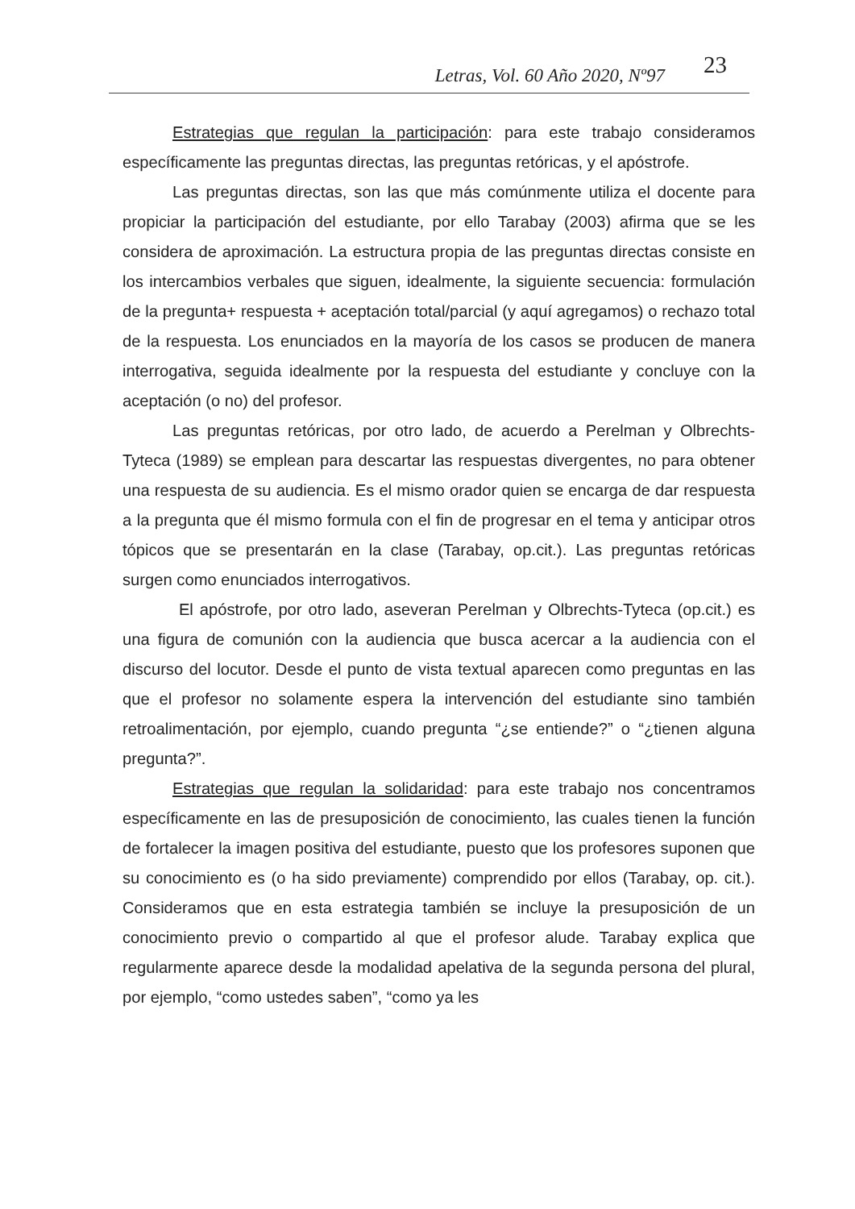Letras, Vol. 60 Año 2020, Nº97 23
Estrategias que regulan la participación: para este trabajo consideramos específicamente las preguntas directas, las preguntas retóricas, y el apóstrofe.
Las preguntas directas, son las que más comúnmente utiliza el docente para propiciar la participación del estudiante, por ello Tarabay (2003) afirma que se les considera de aproximación. La estructura propia de las preguntas directas consiste en los intercambios verbales que siguen, idealmente, la siguiente secuencia: formulación de la pregunta+ respuesta + aceptación total/parcial (y aquí agregamos) o rechazo total de la respuesta. Los enunciados en la mayoría de los casos se producen de manera interrogativa, seguida idealmente por la respuesta del estudiante y concluye con la aceptación (o no) del profesor.
Las preguntas retóricas, por otro lado, de acuerdo a Perelman y Olbrechts-Tyteca (1989) se emplean para descartar las respuestas divergentes, no para obtener una respuesta de su audiencia. Es el mismo orador quien se encarga de dar respuesta a la pregunta que él mismo formula con el fin de progresar en el tema y anticipar otros tópicos que se presentarán en la clase (Tarabay, op.cit.). Las preguntas retóricas surgen como enunciados interrogativos.
El apóstrofe, por otro lado, aseveran Perelman y Olbrechts-Tyteca (op.cit.) es una figura de comunión con la audiencia que busca acercar a la audiencia con el discurso del locutor. Desde el punto de vista textual aparecen como preguntas en las que el profesor no solamente espera la intervención del estudiante sino también retroalimentación, por ejemplo, cuando pregunta “¿se entiende?” o “¿tienen alguna pregunta?”.
Estrategias que regulan la solidaridad: para este trabajo nos concentramos específicamente en las de presuposición de conocimiento, las cuales tienen la función de fortalecer la imagen positiva del estudiante, puesto que los profesores suponen que su conocimiento es (o ha sido previamente) comprendido por ellos (Tarabay, op. cit.). Consideramos que en esta estrategia también se incluye la presuposición de un conocimiento previo o compartido al que el profesor alude. Tarabay explica que regularmente aparece desde la modalidad apelativa de la segunda persona del plural, por ejemplo, “como ustedes saben”, “como ya les